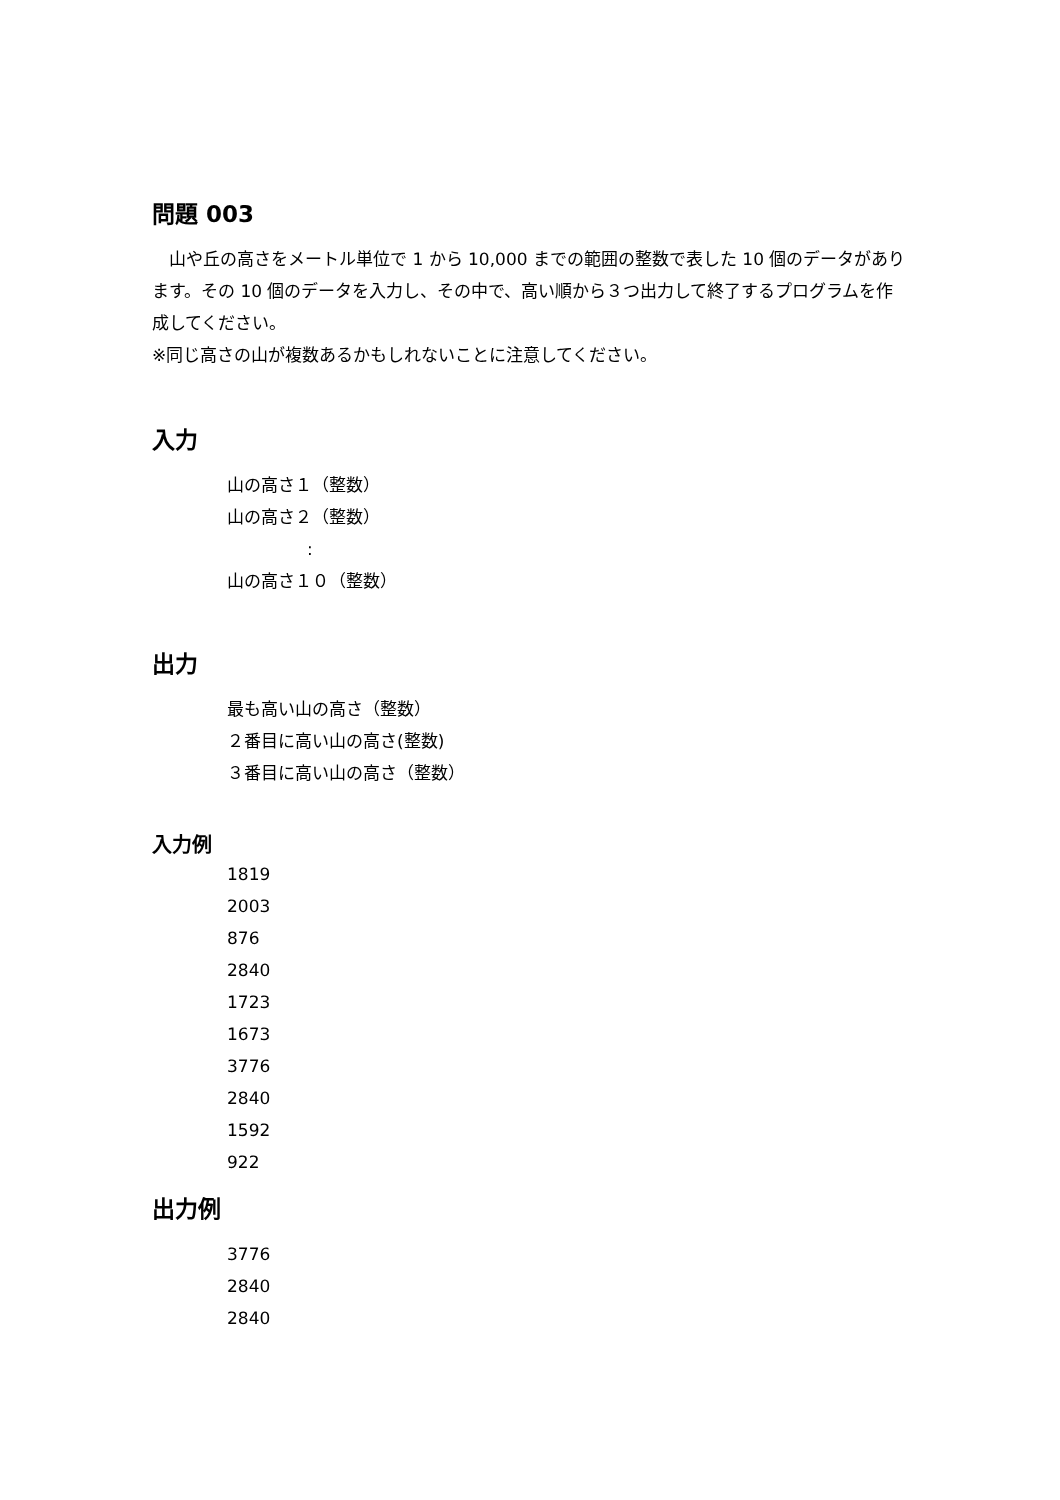問題 003
　山や丘の高さをメートル単位で 1 から 10,000 までの範囲の整数で表した 10 個のデータがあります。その 10 個のデータを入力し、その中で、高い順から３つ出力して終了するプログラムを作成してください。
※同じ高さの山が複数あるかもしれないことに注意してください。
入力
山の高さ１（整数）
山の高さ２（整数）
:
山の高さ１０（整数）
出力
最も高い山の高さ（整数）
２番目に高い山の高さ(整数)
３番目に高い山の高さ（整数）
入力例
1819
2003
876
2840
1723
1673
3776
2840
1592
922
出力例
3776
2840
2840